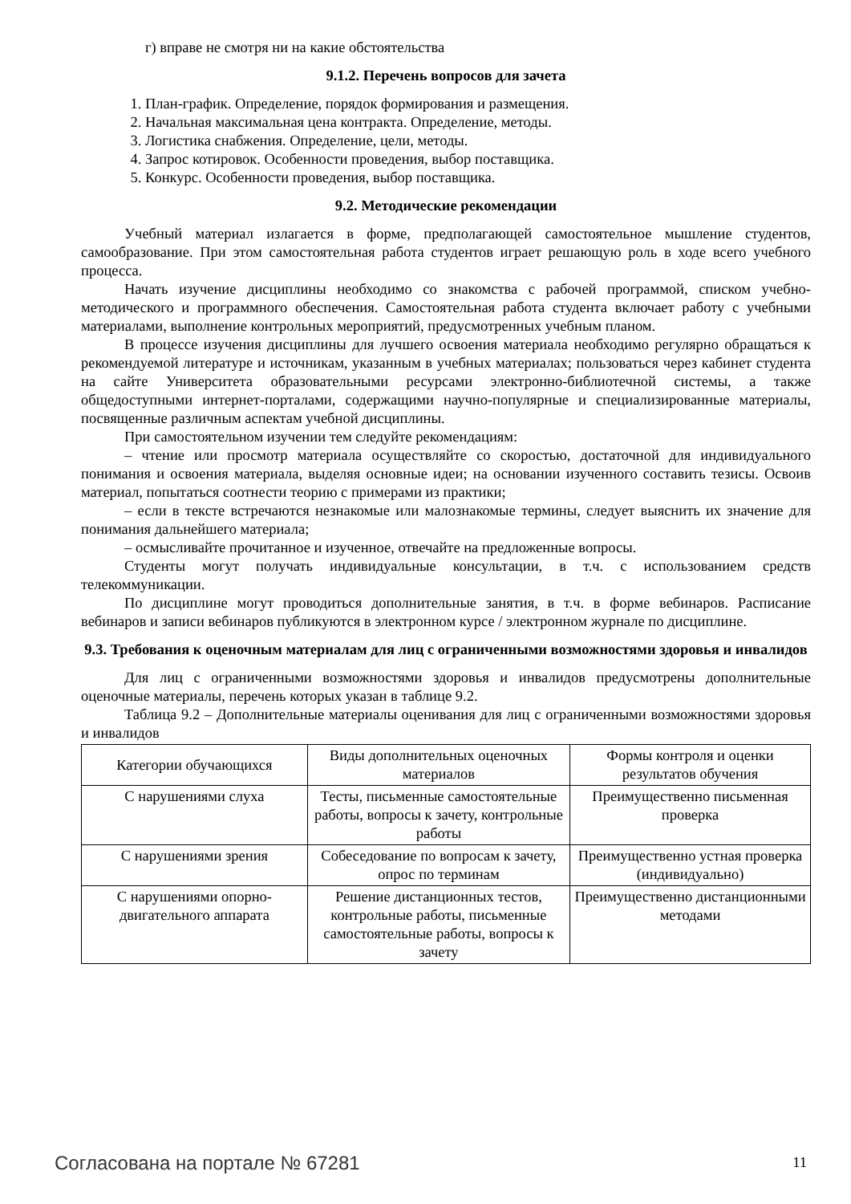г) вправе не смотря ни на какие обстоятельства
9.1.2. Перечень вопросов для зачета
1. План-график. Определение, порядок формирования и размещения.
2. Начальная максимальная цена контракта. Определение, методы.
3. Логистика снабжения. Определение, цели, методы.
4. Запрос котировок. Особенности проведения, выбор поставщика.
5. Конкурс. Особенности проведения, выбор поставщика.
9.2. Методические рекомендации
Учебный материал излагается в форме, предполагающей самостоятельное мышление студентов, самообразование. При этом самостоятельная работа студентов играет решающую роль в ходе всего учебного процесса.
Начать изучение дисциплины необходимо со знакомства с рабочей программой, списком учебно-методического и программного обеспечения. Самостоятельная работа студента включает работу с учебными материалами, выполнение контрольных мероприятий, предусмотренных учебным планом.
В процессе изучения дисциплины для лучшего освоения материала необходимо регулярно обращаться к рекомендуемой литературе и источникам, указанным в учебных материалах; пользоваться через кабинет студента на сайте Университета образовательными ресурсами электронно-библиотечной системы, а также общедоступными интернет-порталами, содержащими научно-популярные и специализированные материалы, посвященные различным аспектам учебной дисциплины.
При самостоятельном изучении тем следуйте рекомендациям:
– чтение или просмотр материала осуществляйте со скоростью, достаточной для индивидуального понимания и освоения материала, выделяя основные идеи; на основании изученного составить тезисы. Освоив материал, попытаться соотнести теорию с примерами из практики;
– если в тексте встречаются незнакомые или малознакомые термины, следует выяснить их значение для понимания дальнейшего материала;
– осмысливайте прочитанное и изученное, отвечайте на предложенные вопросы.
Студенты могут получать индивидуальные консультации, в т.ч. с использованием средств телекоммуникации.
По дисциплине могут проводиться дополнительные занятия, в т.ч. в форме вебинаров. Расписание вебинаров и записи вебинаров публикуются в электронном курсе / электронном журнале по дисциплине.
9.3. Требования к оценочным материалам для лиц с ограниченными возможностями здоровья и инвалидов
Для лиц с ограниченными возможностями здоровья и инвалидов предусмотрены дополнительные оценочные материалы, перечень которых указан в таблице 9.2.
Таблица 9.2 – Дополнительные материалы оценивания для лиц с ограниченными возможностями здоровья и инвалидов
| Категории обучающихся | Виды дополнительных оценочных материалов | Формы контроля и оценки результатов обучения |
| --- | --- | --- |
| С нарушениями слуха | Тесты, письменные самостоятельные работы, вопросы к зачету, контрольные работы | Преимущественно письменная проверка |
| С нарушениями зрения | Собеседование по вопросам к зачету, опрос по терминам | Преимущественно устная проверка (индивидуально) |
| С нарушениями опорно-двигательного аппарата | Решение дистанционных тестов, контрольные работы, письменные самостоятельные работы, вопросы к зачету | Преимущественно дистанционными методами |
Согласована на портале № 67281 11